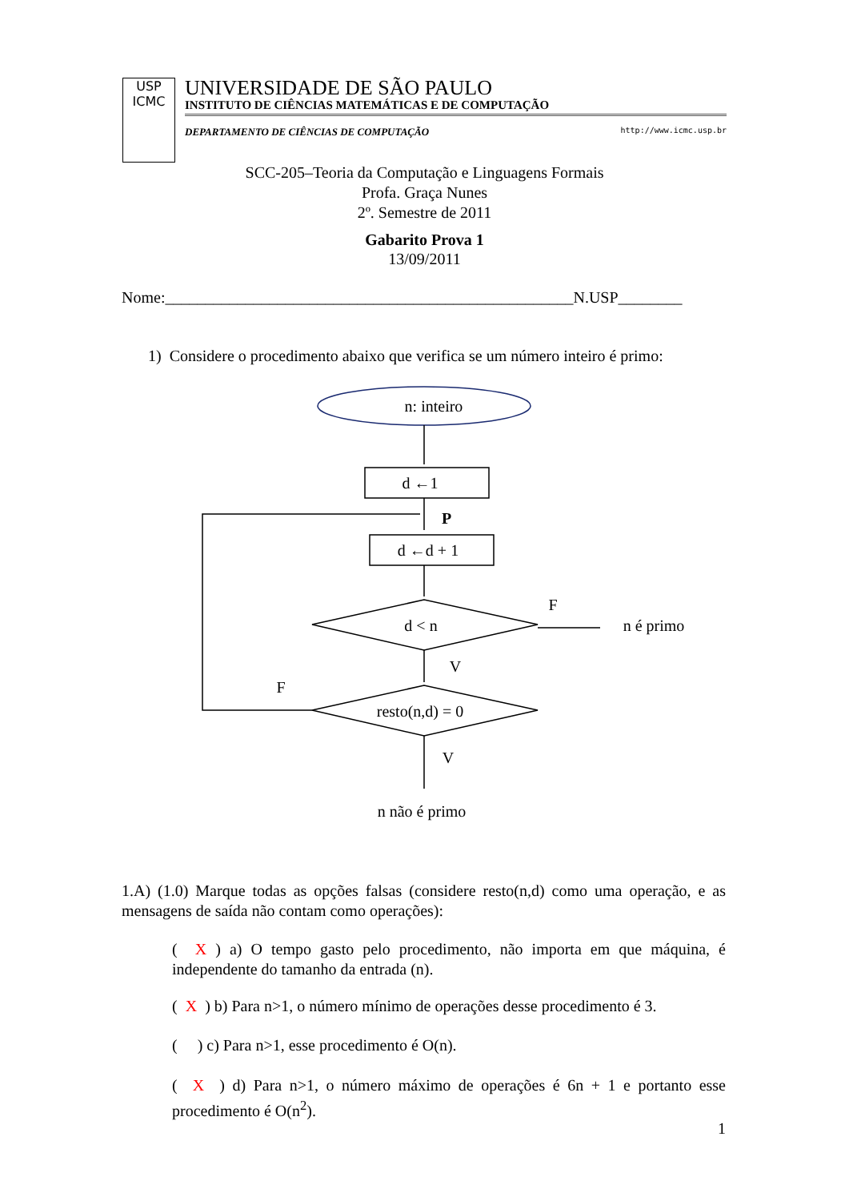USP
ICMC
UNIVERSIDADE DE SÃO PAULO
INSTITUTO DE CIÊNCIAS MATEMÁTICAS E DE COMPUTAÇÃO
DEPARTAMENTO DE CIÊNCIAS DE COMPUTAÇÃO http://www.icmc.usp.br
SCC-205–Teoria da Computação e Linguagens Formais
Profa. Graça Nunes
2º. Semestre de 2011
Gabarito Prova 1
13/09/2011
Nome:___________________________________________________N.USP________
1) Considere o procedimento abaixo que verifica se um número inteiro é primo:
n: inteiro
d ←1
d ←d + 1
d < n
resto(n,d) = 0
P
F
n é primo
V
F
V
n não é primo
1.A) (1.0) Marque todas as opções falsas (considere resto(n,d) como uma operação, e as mensagens de saída não contam como operações):
( X ) a) O tempo gasto pelo procedimento, não importa em que máquina, é independente do tamanho da entrada (n).
( X ) b) Para n>1, o número mínimo de operações desse procedimento é 3.
( ) c) Para n>1, esse procedimento é O(n).
( X ) d) Para n>1, o número máximo de operações é 6n + 1 e portanto esse procedimento é O(n<sup>2</sup>).
1